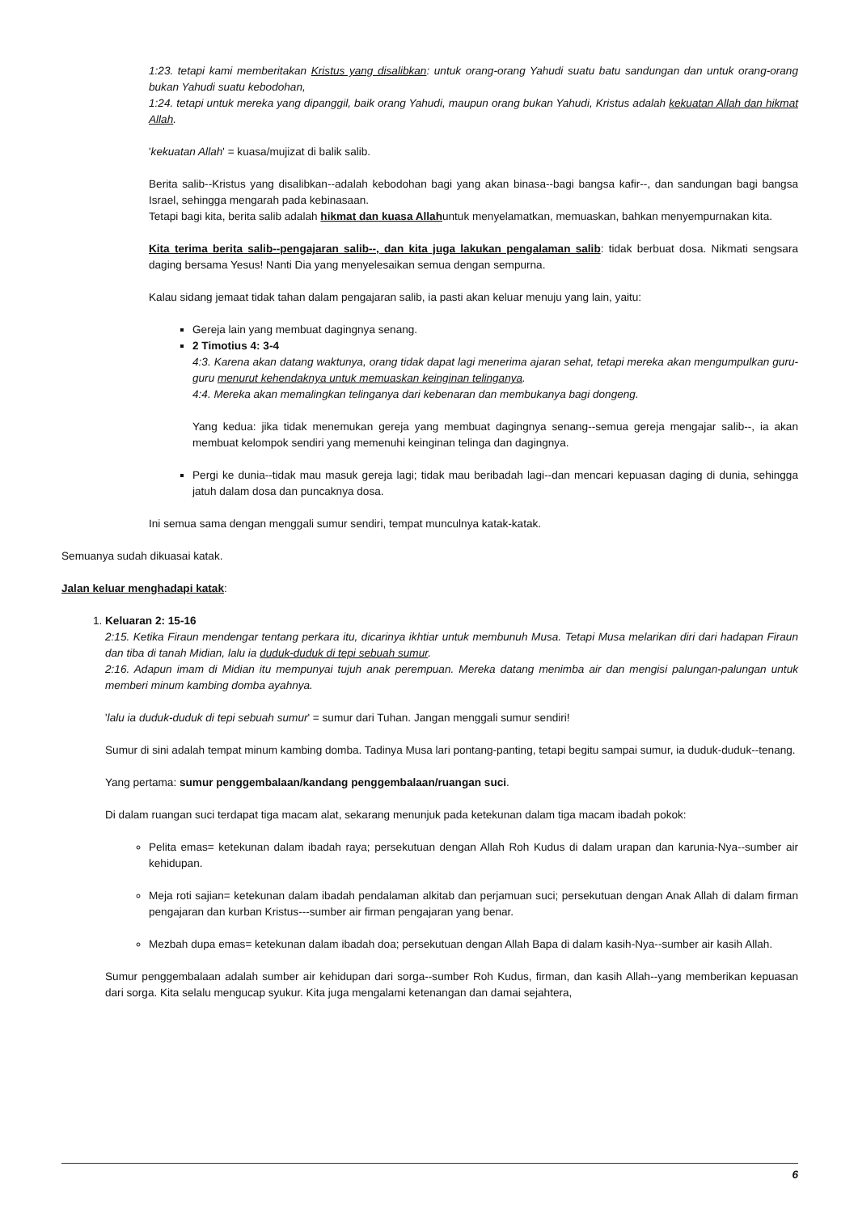1:23. tetapi kami memberitakan Kristus yang disalibkan: untuk orang-orang Yahudi suatu batu sandungan dan untuk orang-orang bukan Yahudi suatu kebodohan,
1:24. tetapi untuk mereka yang dipanggil, baik orang Yahudi, maupun orang bukan Yahudi, Kristus adalah kekuatan Allah dan hikmat Allah.
'kekuatan Allah' = kuasa/mujizat di balik salib.
Berita salib--Kristus yang disalibkan--adalah kebodohan bagi yang akan binasa--bagi bangsa kafir--, dan sandungan bagi bangsa Israel, sehingga mengarah pada kebinasaan.
Tetapi bagi kita, berita salib adalah hikmat dan kuasa Allahuntuk menyelamatkan, memuaskan, bahkan menyempurnakan kita.
Kita terima berita salib--pengajaran salib--, dan kita juga lakukan pengalaman salib: tidak berbuat dosa. Nikmati sengsara daging bersama Yesus! Nanti Dia yang menyelesaikan semua dengan sempurna.
Kalau sidang jemaat tidak tahan dalam pengajaran salib, ia pasti akan keluar menuju yang lain, yaitu:
Gereja lain yang membuat dagingnya senang.
2 Timotius 4: 3-4
4:3. Karena akan datang waktunya, orang tidak dapat lagi menerima ajaran sehat, tetapi mereka akan mengumpulkan guru-guru menurut kehendaknya untuk memuaskan keinginan telinganya.
4:4. Mereka akan memalingkan telinganya dari kebenaran dan membukanya bagi dongeng.
Yang kedua: jika tidak menemukan gereja yang membuat dagingnya senang--semua gereja mengajar salib--, ia akan membuat kelompok sendiri yang memenuhi keinginan telinga dan dagingnya.
Pergi ke dunia--tidak mau masuk gereja lagi; tidak mau beribadah lagi--dan mencari kepuasan daging di dunia, sehingga jatuh dalam dosa dan puncaknya dosa.
Ini semua sama dengan menggali sumur sendiri, tempat munculnya katak-katak.
Semuanya sudah dikuasai katak.
Jalan keluar menghadapi katak:
1. Keluaran 2: 15-16
2:15. Ketika Firaun mendengar tentang perkara itu, dicarinya ikhtiar untuk membunuh Musa. Tetapi Musa melarikan diri dari hadapan Firaun dan tiba di tanah Midian, lalu ia duduk-duduk di tepi sebuah sumur.
2:16. Adapun imam di Midian itu mempunyai tujuh anak perempuan. Mereka datang menimba air dan mengisi palungan-palungan untuk memberi minum kambing domba ayahnya.
'lalu ia duduk-duduk di tepi sebuah sumur' = sumur dari Tuhan. Jangan menggali sumur sendiri!
Sumur di sini adalah tempat minum kambing domba. Tadinya Musa lari pontang-panting, tetapi begitu sampai sumur, ia duduk-duduk--tenang.
Yang pertama: sumur penggembalaan/kandang penggembalaan/ruangan suci.
Di dalam ruangan suci terdapat tiga macam alat, sekarang menunjuk pada ketekunan dalam tiga macam ibadah pokok:
Pelita emas= ketekunan dalam ibadah raya; persekutuan dengan Allah Roh Kudus di dalam urapan dan karunia-Nya--sumber air kehidupan.
Meja roti sajian= ketekunan dalam ibadah pendalaman alkitab dan perjamuan suci; persekutuan dengan Anak Allah di dalam firman pengajaran dan kurban Kristus---sumber air firman pengajaran yang benar.
Mezbah dupa emas= ketekunan dalam ibadah doa; persekutuan dengan Allah Bapa di dalam kasih-Nya--sumber air kasih Allah.
Sumur penggembalaan adalah sumber air kehidupan dari sorga--sumber Roh Kudus, firman, dan kasih Allah--yang memberikan kepuasan dari sorga. Kita selalu mengucap syukur. Kita juga mengalami ketenangan dan damai sejahtera,
6